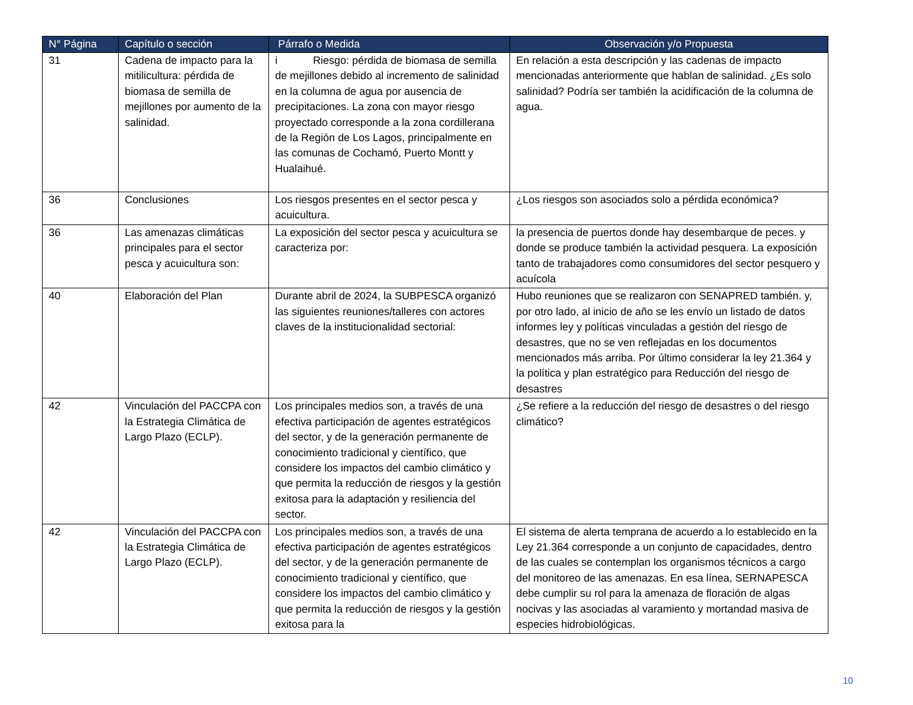| N° Página | Capítulo o sección | Párrafo o Medida | Observación y/o Propuesta |
| --- | --- | --- | --- |
| 31 | Cadena de impacto para la mitilicultura: pérdida de biomasa de semilla de mejillones por aumento de la salinidad. | i Riesgo: pérdida de biomasa de semilla de mejillones debido al incremento de salinidad en la columna de agua por ausencia de precipitaciones. La zona con mayor riesgo proyectado corresponde a la zona cordillerana de la Región de Los Lagos, principalmente en las comunas de Cochamó, Puerto Montt y Hualaihué. | En relación a esta descripción y las cadenas de impacto mencionadas anteriormente que hablan de salinidad. ¿Es solo salinidad? Podría ser también la acidificación de la columna de agua. |
| 36 | Conclusiones | Los riesgos presentes en el sector pesca y acuicultura. | ¿Los riesgos son asociados solo a pérdida económica? |
| 36 | Las amenazas climáticas principales para el sector pesca y acuicultura son: | La exposición del sector pesca y acuicultura se caracteriza por: | la presencia de puertos donde hay desembarque de peces. y donde se produce también la actividad pesquera. La exposición tanto de trabajadores como consumidores del sector pesquero y acuícola |
| 40 | Elaboración del Plan | Durante abril de 2024, la SUBPESCA organizó las siguientes reuniones/talleres con actores claves de la institucionalidad sectorial: | Hubo reuniones que se realizaron con SENAPRED también. y, por otro lado, al inicio de año se les envío un listado de datos informes ley y políticas vinculadas a gestión del riesgo de desastres, que no se ven reflejadas en los documentos mencionados más arriba. Por último considerar la ley 21.364 y la política y plan estratégico para Reducción del riesgo de desastres |
| 42 | Vinculación del PACCPA con la Estrategia Climática de Largo Plazo (ECLP). | Los principales medios son, a través de una efectiva participación de agentes estratégicos del sector, y de la generación permanente de conocimiento tradicional y científico, que considere los impactos del cambio climático y que permita la reducción de riesgos y la gestión exitosa para la adaptación y resiliencia del sector. | ¿Se refiere a la reducción del riesgo de desastres o del riesgo climático? |
| 42 | Vinculación del PACCPA con la Estrategia Climática de Largo Plazo (ECLP). | Los principales medios son, a través de una efectiva participación de agentes estratégicos del sector, y de la generación permanente de conocimiento tradicional y científico, que considere los impactos del cambio climático y que permita la reducción de riesgos y la gestión exitosa para la | El sistema de alerta temprana de acuerdo a lo establecido en la Ley 21.364 corresponde a un conjunto de capacidades, dentro de las cuales se contemplan los organismos técnicos a cargo del monitoreo de las amenazas. En esa línea, SERNAPESCA debe cumplir su rol para la amenaza de floración de algas nocivas y las asociadas al varamiento y mortandad masiva de especies hidrobiológicas. |
10